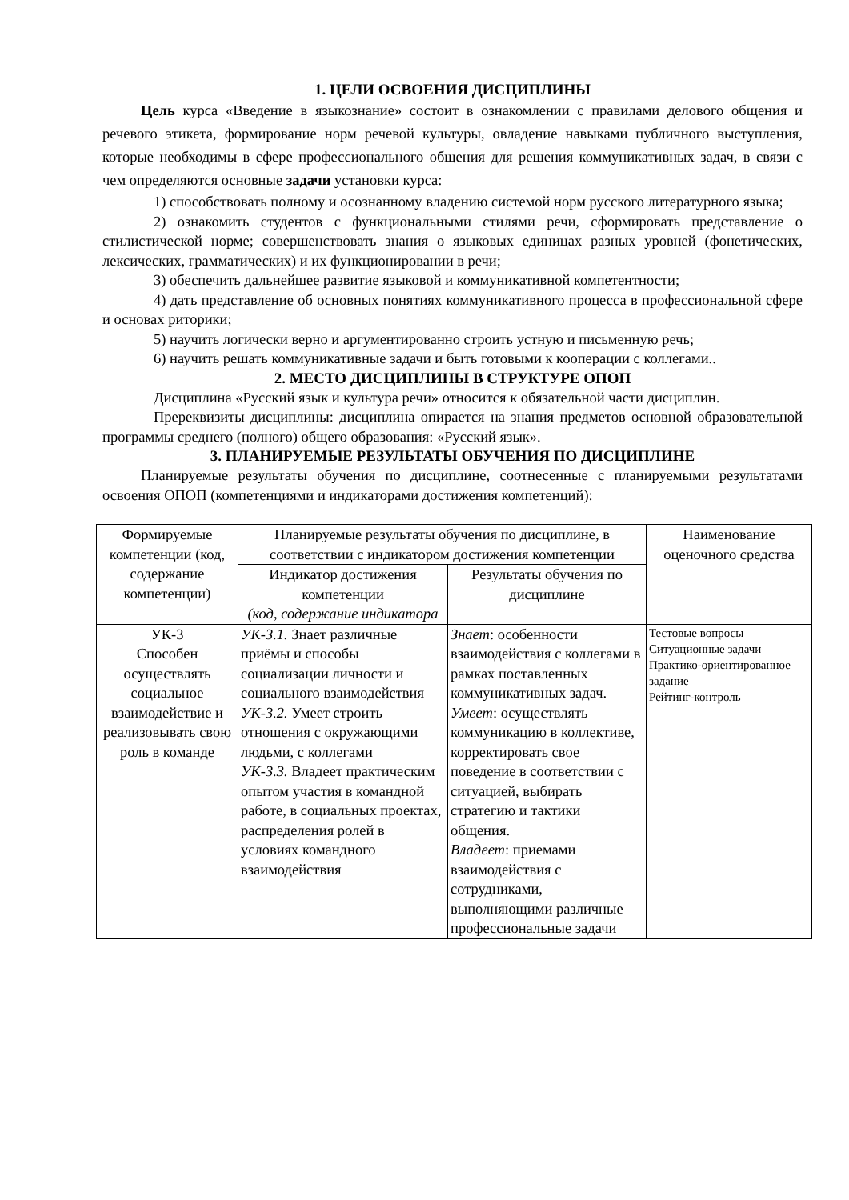1. ЦЕЛИ ОСВОЕНИЯ ДИСЦИПЛИНЫ
Цель курса «Введение в языкознание» состоит в ознакомлении с правилами делового общения и речевого этикета, формирование норм речевой культуры, овладение навыками публичного выступления, которые необходимы в сфере профессионального общения для решения коммуникативных задач, в связи с чем определяются основные задачи установки курса:
1) способствовать полному и осознанному владению системой норм русского литературного языка;
2) ознакомить студентов с функциональными стилями речи, сформировать представление о стилистической норме; совершенствовать знания о языковых единицах разных уровней (фонетических, лексических, грамматических) и их функционировании в речи;
3) обеспечить дальнейшее развитие языковой и коммуникативной компетентности;
4) дать представление об основных понятиях коммуникативного процесса в профессиональной сфере и основах риторики;
5) научить логически верно и аргументированно строить устную и письменную речь;
6) научить решать коммуникативные задачи и быть готовыми к кооперации с коллегами..
2. МЕСТО ДИСЦИПЛИНЫ В СТРУКТУРЕ ОПОП
Дисциплина «Русский язык и культура речи» относится к обязательной части дисциплин.
Пререквизиты дисциплины: дисциплина опирается на знания предметов основной образовательной программы среднего (полного) общего образования: «Русский язык».
3. ПЛАНИРУЕМЫЕ РЕЗУЛЬТАТЫ ОБУЧЕНИЯ ПО ДИСЦИПЛИНЕ
Планируемые результаты обучения по дисциплине, соотнесенные с планируемыми результатами освоения ОПОП (компетенциями и индикаторами достижения компетенций):
| Формируемые компетенции (код, содержание компетенции) | Планируемые результаты обучения по дисциплине, в соответствии с индикатором достижения компетенции | | Наименование оценочного средства |
| --- | --- | --- | --- |
| | Индикатор достижения компетенции (код, содержание индикатора | Результаты обучения по дисциплине | |
| УК-3 Способен осуществлять социальное взаимодействие и реализовывать свою роль в команде | УК-3.1. Знает различные приёмы и способы социализации личности и социального взаимодействия УК-3.2. Умеет строить отношения с окружающими людьми, с коллегами УК-3.3. Владеет практическим опытом участия в командной работе, в социальных проектах, распределения ролей в условиях командного взаимодействия | Знает : особенности взаимодействия с коллегами в рамках поставленных коммуникативных задач. Умеет : осуществлять коммуникацию в коллективе, корректировать свое поведение в соответствии с ситуацией, выбирать стратегию и тактики общения. Владеет : приемами взаимодействия с сотрудниками, выполняющими различные профессиональные задачи | Тестовые вопросы Ситуационные задачи Практико-ориентированное задание Рейтинг-контроль |